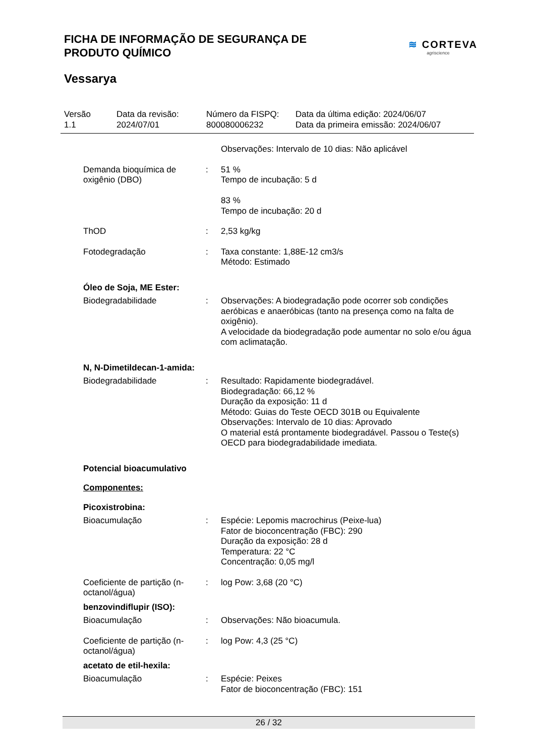FICHA DE INFORMAÇÃO DE SEGURANÇA DE
PRODUTO QUÍMICO
≋ CORTEVA
agriscience
Vessarya
Versão
1.1
Data da revisão:
2024/07/01
Número da FISPQ:
800080006232
Data da última edição: 2024/06/07
Data da primeira emissão: 2024/06/07
Observações: Intervalo de 10 dias: Não aplicável
Demanda bioquímica de oxigênio (DBO)
: 51 %
Tempo de incubação: 5 d
83 %
Tempo de incubação: 20 d
ThOD : 2,53 kg/kg
Fotodegradação : Taxa constante: 1,88E-12 cm3/s
Método: Estimado
Óleo de Soja, ME Ester:
Biodegradabilidade : Observações: A biodegradação pode ocorrer sob condições aeróbicas e anaeróbicas (tanto na presença como na falta de oxigênio).
A velocidade da biodegradação pode aumentar no solo e/ou água com aclimatação.
N, N-Dimetildecan-1-amida:
Biodegradabilidade : Resultado: Rapidamente biodegradável.
Biodegradação: 66,12 %
Duração da exposição: 11 d
Método: Guias do Teste OECD 301B ou Equivalente
Observações: Intervalo de 10 dias: Aprovado
O material está prontamente biodegradável. Passou o Teste(s) OECD para biodegradabilidade imediata.
Potencial bioacumulativo
Componentes:
Picoxistrobina:
Bioacumulação : Espécie: Lepomis macrochirus (Peixe-lua)
Fator de bioconcentração (FBC): 290
Duração da exposição: 28 d
Temperatura: 22 °C
Concentração: 0,05 mg/l
Coeficiente de partição (n-octanol/água)
: log Pow: 3,68 (20 °C)
benzovindiflupir (ISO):
Bioacumulação : Observações: Não bioacumula.
Coeficiente de partição (n-octanol/água)
: log Pow: 4,3 (25 °C)
acetato de etil-hexila:
Bioacumulação : Espécie: Peixes
Fator de bioconcentração (FBC): 151
26 / 32